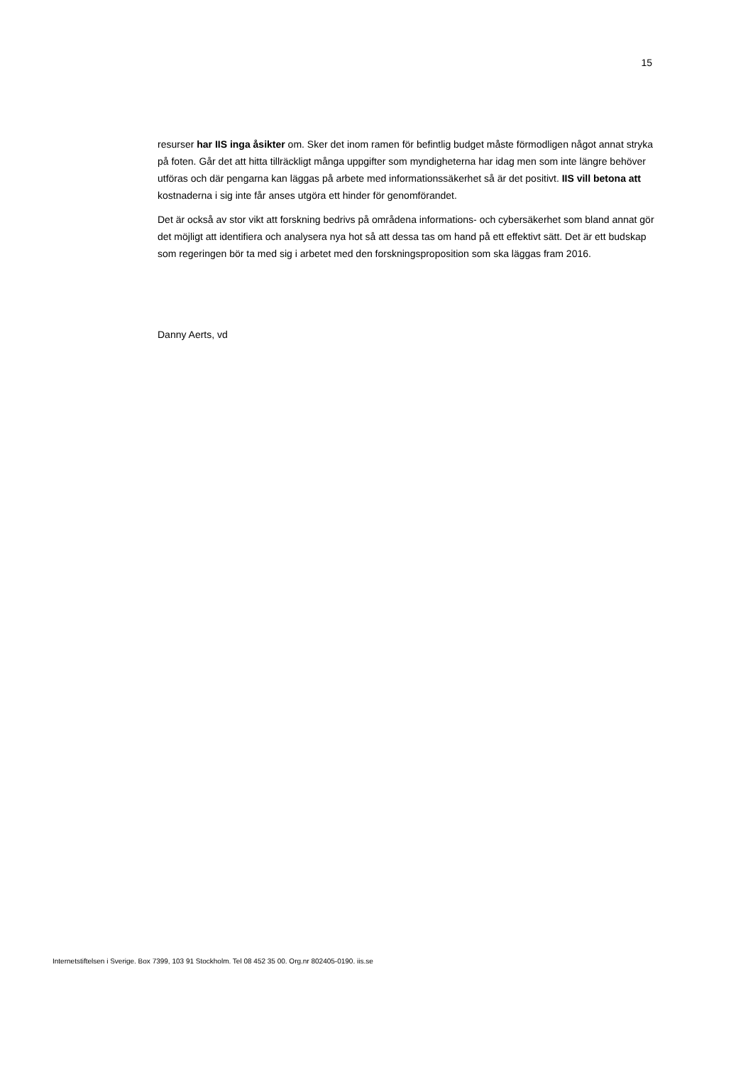15
resurser har IIS inga åsikter om. Sker det inom ramen för befintlig budget måste förmodligen något annat stryka på foten. Går det att hitta tillräckligt många uppgifter som myndigheterna har idag men som inte längre behöver utföras och där pengarna kan läggas på arbete med informationssäkerhet så är det positivt. IIS vill betona att kostnaderna i sig inte får anses utgöra ett hinder för genomförandet.
Det är också av stor vikt att forskning bedrivs på områdena informations- och cybersäkerhet som bland annat gör det möjligt att identifiera och analysera nya hot så att dessa tas om hand på ett effektivt sätt. Det är ett budskap som regeringen bör ta med sig i arbetet med den forskningsproposition som ska läggas fram 2016.
Danny Aerts, vd
Internetstiftelsen i Sverige. Box 7399, 103 91 Stockholm. Tel 08 452 35 00. Org.nr 802405-0190. iis.se